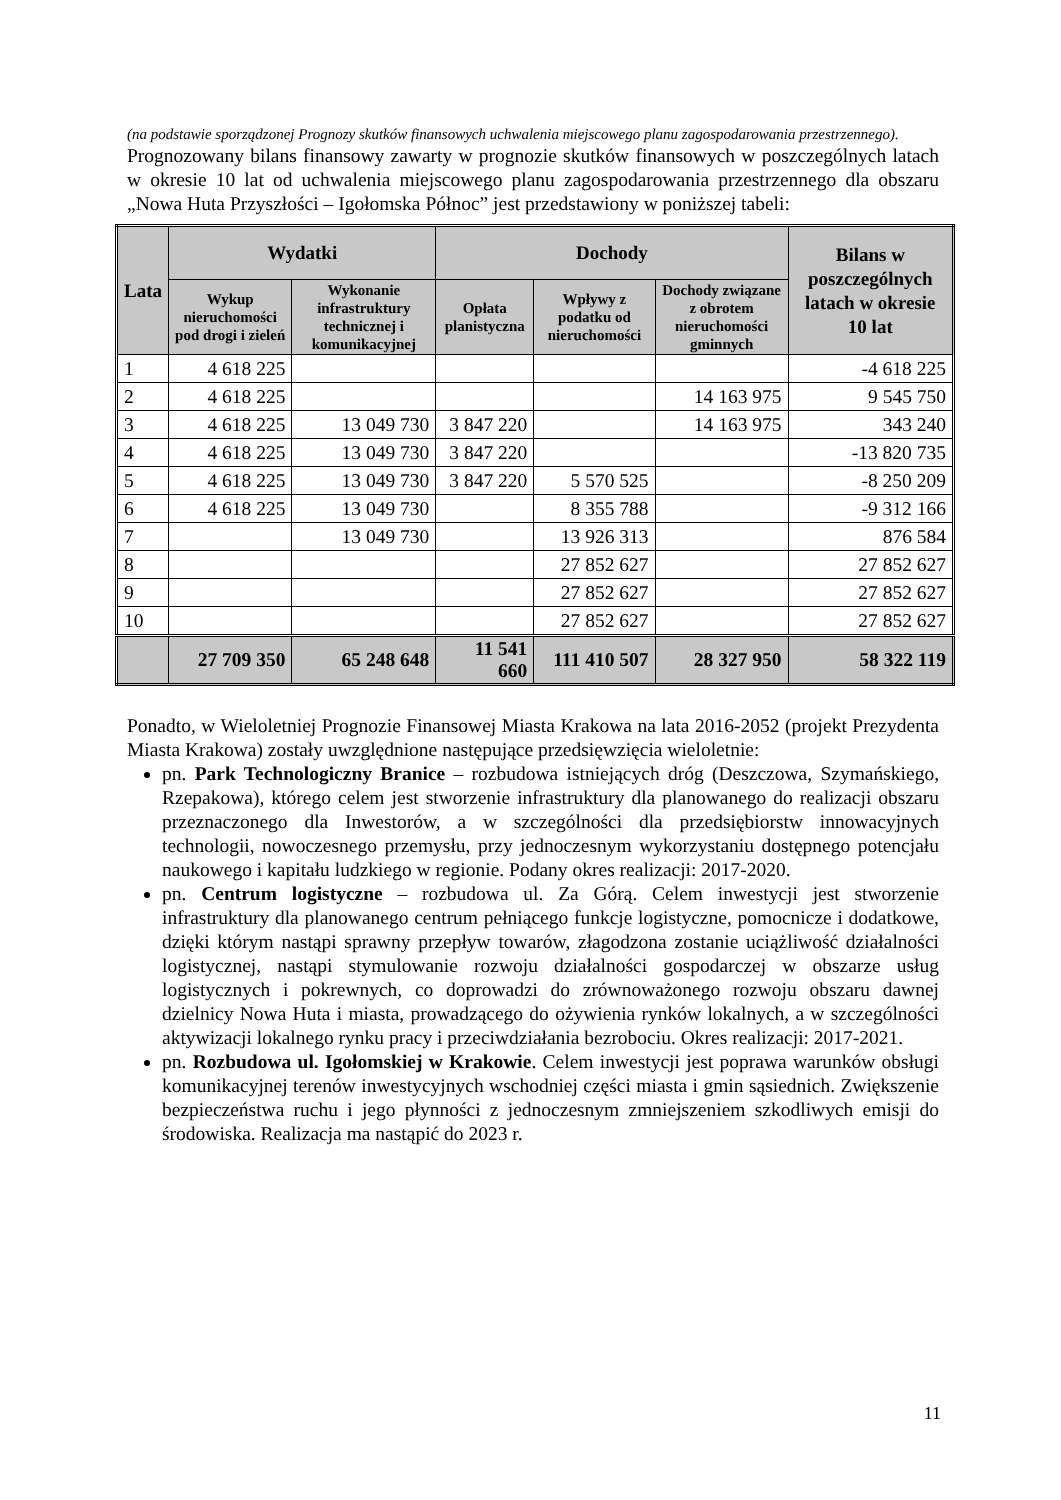(na podstawie sporządzonej Prognozy skutków finansowych uchwalenia miejscowego planu zagospodarowania przestrzennego).
Prognozowany bilans finansowy zawarty w prognozie skutków finansowych w poszczególnych latach w okresie 10 lat od uchwalenia miejscowego planu zagospodarowania przestrzennego dla obszaru „Nowa Huta Przyszłości – Igołomska Północ” jest przedstawiony w poniższej tabeli:
| Lata | Wydatki | | Dochody | | | Bilans w poszczególnych latach w okresie 10 lat |
| --- | --- | --- | --- | --- | --- | --- |
| | Wykup nieruchomości pod drogi i zieleń | Wykonanie infrastruktury technicznej i komunikacyjnej | Opłata planistyczna | Wpływy z podatku od nieruchomości | Dochody związane z obrotem nieruchomości gminnych | |
| 1 | 4 618 225 | | | | | -4 618 225 |
| 2 | 4 618 225 | | | | 14 163 975 | 9 545 750 |
| 3 | 4 618 225 | 13 049 730 | 3 847 220 | | 14 163 975 | 343 240 |
| 4 | 4 618 225 | 13 049 730 | 3 847 220 | | | -13 820 735 |
| 5 | 4 618 225 | 13 049 730 | 3 847 220 | 5 570 525 | | -8 250 209 |
| 6 | 4 618 225 | 13 049 730 | | 8 355 788 | | -9 312 166 |
| 7 | | 13 049 730 | | 13 926 313 | | 876 584 |
| 8 | | | | 27 852 627 | | 27 852 627 |
| 9 | | | | 27 852 627 | | 27 852 627 |
| 10 | | | | 27 852 627 | | 27 852 627 |
| | 27 709 350 | 65 248 648 | 11 541 660 | 111 410 507 | 28 327 950 | 58 322 119 |
Ponadto, w Wieloletniej Prognozie Finansowej Miasta Krakowa na lata 2016-2052 (projekt Prezydenta Miasta Krakowa) zostały uwzględnione następujące przedsięwzięcia wieloletnie:
pn. Park Technologiczny Branice – rozbudowa istniejących dróg (Deszczowa, Szymańskiego, Rzepakowa), którego celem jest stworzenie infrastruktury dla planowanego do realizacji obszaru przeznaczonego dla Inwestorów, a w szczególności dla przedsiębiorstw innowacyjnych technologii, nowoczesnego przemysłu, przy jednoczesnym wykorzystaniu dostępnego potencjału naukowego i kapitału ludzkiego w regionie. Podany okres realizacji: 2017-2020.
pn. Centrum logistyczne – rozbudowa ul. Za Górą. Celem inwestycji jest stworzenie infrastruktury dla planowanego centrum pełniącego funkcje logistyczne, pomocnicze i dodatkowe, dzięki którym nastąpi sprawny przepływ towarów, złagodzona zostanie uciążliwość działalności logistycznej, nastąpi stymulowanie rozwoju działalności gospodarczej w obszarze usług logistycznych i pokrewnych, co doprowadzi do zrównoważonego rozwoju obszaru dawnej dzielnicy Nowa Huta i miasta, prowadzącego do ożywienia rynków lokalnych, a w szczególności aktywizacji lokalnego rynku pracy i przeciwdziałania bezrobociu. Okres realizacji: 2017-2021.
pn. Rozbudowa ul. Igołomskiej w Krakowie. Celem inwestycji jest poprawa warunków obsługi komunikacyjnej terenów inwestycyjnych wschodniej części miasta i gmin sąsiednich. Zwiększenie bezpieczeństwa ruchu i jego płynności z jednoczesnym zmniejszeniem szkodliwych emisji do środowiska. Realizacja ma nastąpić do 2023 r.
11